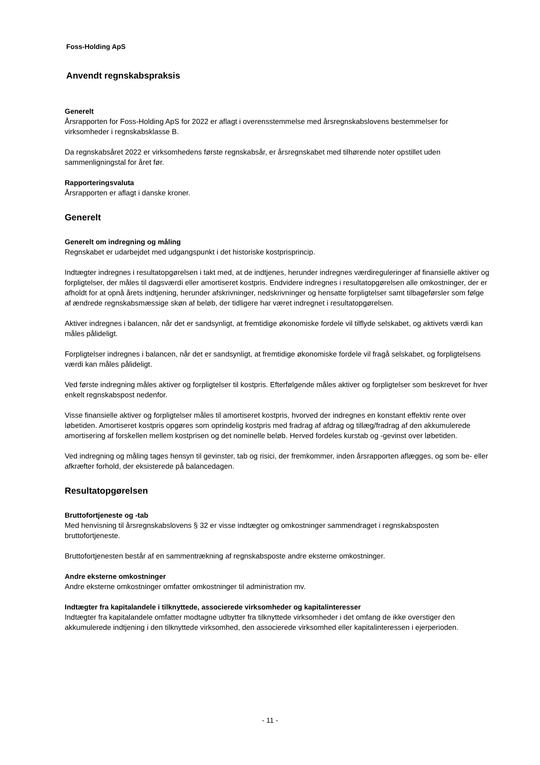Foss-Holding ApS
Anvendt regnskabspraksis
Generelt
Årsrapporten for Foss-Holding ApS for 2022 er aflagt i overensstemmelse med årsregnskabslovens bestemmelser for virksomheder i regnskabsklasse B.
Da regnskabsåret 2022 er virksomhedens første regnskabsår, er årsregnskabet med tilhørende noter opstillet uden sammenligningstal for året før.
Rapporteringsvaluta
Årsrapporten er aflagt i danske kroner.
Generelt
Generelt om indregning og måling
Regnskabet er udarbejdet med udgangspunkt i det historiske kostprisprincip.
Indtægter indregnes i resultatopgørelsen i takt med, at de indtjenes, herunder indregnes værdireguleringer af finansielle aktiver og forpligtelser, der måles til dagsværdi eller amortiseret kostpris. Endvidere indregnes i resultatopgørelsen alle omkostninger, der er afholdt for at opnå årets indtjening, herunder afskrivninger, nedskrivninger og hensatte forpligtelser samt tilbageførsler som følge af ændrede regnskabsmæssige skøn af beløb, der tidligere har været indregnet i resultatopgørelsen.
Aktiver indregnes i balancen, når det er sandsynligt, at fremtidige økonomiske fordele vil tilflyde selskabet, og aktivets værdi kan måles pålideligt.
Forpligtelser indregnes i balancen, når det er sandsynligt, at fremtidige økonomiske fordele vil fragå selskabet, og forpligtelsens værdi kan måles pålideligt.
Ved første indregning måles aktiver og forpligtelser til kostpris. Efterfølgende måles aktiver og forpligtelser som beskrevet for hver enkelt regnskabspost nedenfor.
Visse finansielle aktiver og forpligtelser måles til amortiseret kostpris, hvorved der indregnes en konstant effektiv rente over løbetiden. Amortiseret kostpris opgøres som oprindelig kostpris med fradrag af afdrag og tillæg/fradrag af den akkumulerede amortisering af forskellen mellem kostprisen og det nominelle beløb. Herved fordeles kurstab og -gevinst over løbetiden.
Ved indregning og måling tages hensyn til gevinster, tab og risici, der fremkommer, inden årsrapporten aflægges, og som be- eller afkræfter forhold, der eksisterede på balancedagen.
Resultatopgørelsen
Bruttofortjeneste og -tab
Med henvisning til årsregnskabslovens § 32 er visse indtægter og omkostninger sammendraget i regnskabsposten bruttofortjeneste.
Bruttofortjenesten består af en sammentrækning af regnskabsposte andre eksterne omkostninger.
Andre eksterne omkostninger
Andre eksterne omkostninger omfatter omkostninger til administration mv.
Indtægter fra kapitalandele i tilknyttede, associerede virksomheder og kapitalinteresser
Indtægter fra kapitalandele omfatter modtagne udbytter fra tilknyttede virksomheder i det omfang de ikke overstiger den akkumulerede indtjening i den tilknyttede virksomhed, den associerede virksomhed eller kapitalinteressen i ejerperioden.
- 11 -